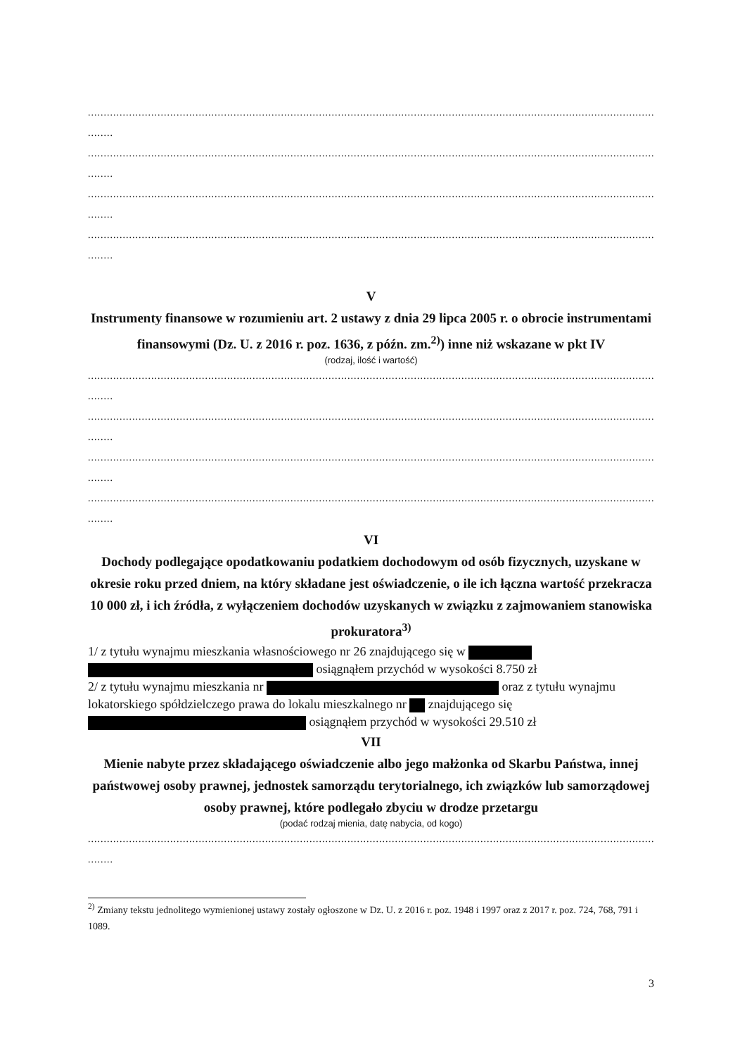..........................................................................................................................................................................................
........
..........................................................................................................................................................................................
........
..........................................................................................................................................................................................
........
..........................................................................................................................................................................................
........
V
Instrumenty finansowe w rozumieniu art. 2 ustawy z dnia 29 lipca 2005 r. o obrocie instrumentami finansowymi (Dz. U. z 2016 r. poz. 1636, z późn. zm.<sup>2)</sup>) inne niż wskazane w pkt IV
(rodzaj, ilość i wartość)
..........................................................................................................................................................................................
........
..........................................................................................................................................................................................
........
..........................................................................................................................................................................................
........
..........................................................................................................................................................................................
........
VI
Dochody podlegające opodatkowaniu podatkiem dochodowym od osób fizycznych, uzyskane w okresie roku przed dniem, na który składane jest oświadczenie, o ile ich łączna wartość przekracza 10 000 zł, i ich źródła, z wyłączeniem dochodów uzyskanych w związku z zajmowaniem stanowiska prokuratora<sup>3)</sup>
1/ z tytułu wynajmu mieszkania własnościowego nr 26 znajdującego się w
osiągnąłem przychód w wysokości 8.750 zł
2/ z tytułu wynajmu mieszkania nr oraz z tytułu wynajmu lokatorskiego spółdzielczego prawa do lokalu mieszkalnego nr znajdującego się osiągnąłem przychód w wysokości 29.510 zł
VII
Mienie nabyte przez składającego oświadczenie albo jego małżonka od Skarbu Państwa, innej państwowej osoby prawnej, jednostek samorządu terytorialnego, ich związków lub samorządowej osoby prawnej, które podlegało zbyciu w drodze przetargu
(podać rodzaj mienia, datę nabycia, od kogo)
..........................................................................................................................................................................................
........
<sup>2)</sup> Zmiany tekstu jednolitego wymienionej ustawy zostały ogłoszone w Dz. U. z 2016 r. poz. 1948 i 1997 oraz z 2017 r. poz. 724, 768, 791 i 1089.
3